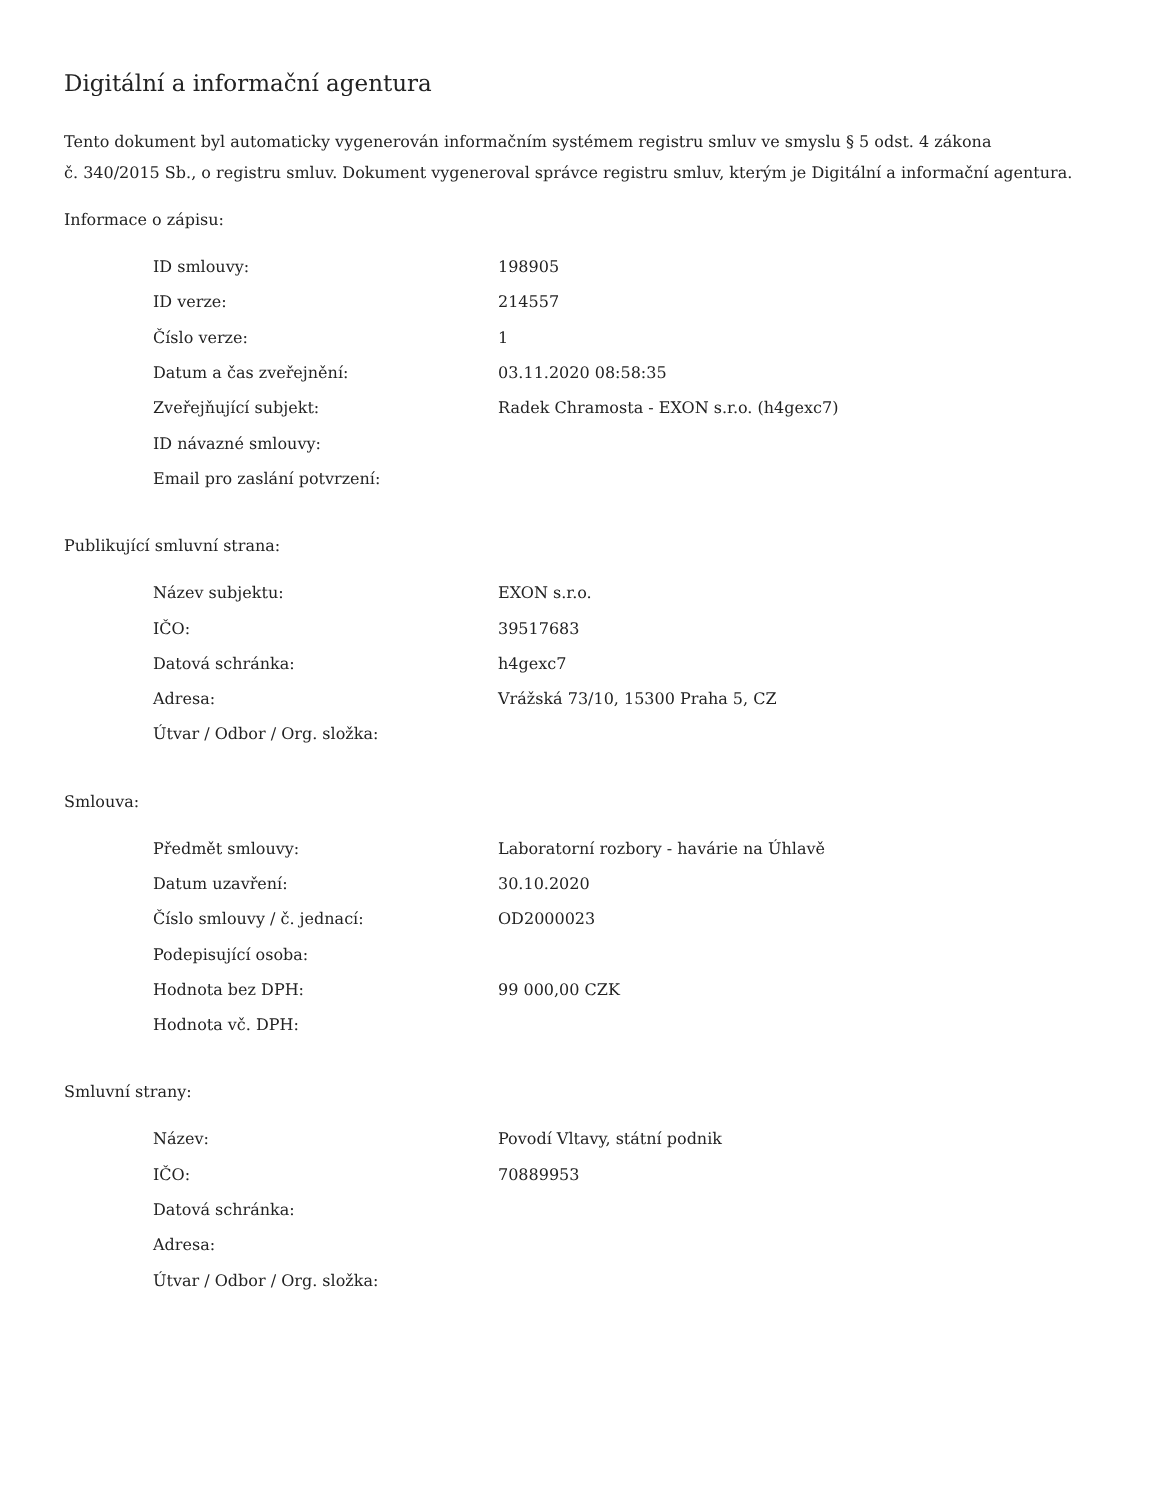Digitální a informační agentura
Tento dokument byl automaticky vygenerován informačním systémem registru smluv ve smyslu § 5 odst. 4 zákona
č. 340/2015 Sb., o registru smluv. Dokument vygeneroval správce registru smluv, kterým je Digitální a informační agentura.
Informace o zápisu:
| ID smlouvy: | 198905 |
| ID verze: | 214557 |
| Číslo verze: | 1 |
| Datum a čas zveřejnění: | 03.11.2020 08:58:35 |
| Zveřejňující subjekt: | Radek Chramosta - EXON s.r.o. (h4gexc7) |
| ID návazné smlouvy: | |
| Email pro zaslání potvrzení: | |
Publikující smluvní strana:
| Název subjektu: | EXON s.r.o. |
| IČO: | 39517683 |
| Datová schránka: | h4gexc7 |
| Adresa: | Vrážská 73/10, 15300 Praha 5, CZ |
| Útvar / Odbor / Org. složka: | |
Smlouva:
| Předmět smlouvy: | Laboratorní rozbory - havárie na Úhlavě |
| Datum uzavření: | 30.10.2020 |
| Číslo smlouvy / č. jednací: | OD2000023 |
| Podepisující osoba: | |
| Hodnota bez DPH: | 99 000,00 CZK |
| Hodnota vč. DPH: | |
Smluvní strany:
| Název: | Povodí Vltavy, státní podnik |
| IČO: | 70889953 |
| Datová schránka: | |
| Adresa: | |
| Útvar / Odbor / Org. složka: | |